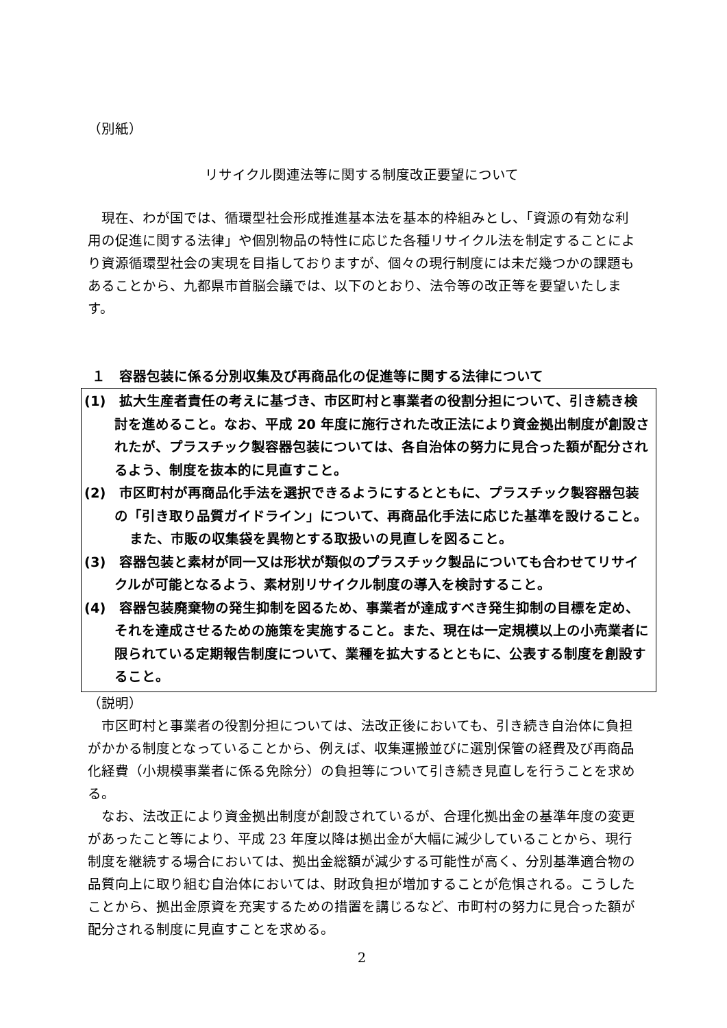（別紙）
リサイクル関連法等に関する制度改正要望について
現在、わが国では、循環型社会形成推進基本法を基本的枠組みとし、「資源の有効な利用の促進に関する法律」や個別物品の特性に応じた各種リサイクル法を制定することにより資源循環型社会の実現を目指しておりますが、個々の現行制度には未だ幾つかの課題もあることから、九都県市首脳会議では、以下のとおり、法令等の改正等を要望いたします。
１　容器包装に係る分別収集及び再商品化の促進等に関する法律について
(1)　拡大生産者責任の考えに基づき、市区町村と事業者の役割分担について、引き続き検討を進めること。なお、平成 20 年度に施行された改正法により資金拠出制度が創設されたが、プラスチック製容器包装については、各自治体の努力に見合った額が配分されるよう、制度を抜本的に見直すこと。
(2)　市区町村が再商品化手法を選択できるようにするとともに、プラスチック製容器包装の「引き取り品質ガイドライン」について、再商品化手法に応じた基準を設けること。
また、市販の収集袋を異物とする取扱いの見直しを図ること。
(3)　容器包装と素材が同一又は形状が類似のプラスチック製品についても合わせてリサイクルが可能となるよう、素材別リサイクル制度の導入を検討すること。
(4)　容器包装廃棄物の発生抑制を図るため、事業者が達成すべき発生抑制の目標を定め、それを達成させるための施策を実施すること。また、現在は一定規模以上の小売業者に限られている定期報告制度について、業種を拡大するとともに、公表する制度を創設すること。
（説明）
市区町村と事業者の役割分担については、法改正後においても、引き続き自治体に負担がかかる制度となっていることから、例えば、収集運搬並びに選別保管の経費及び再商品化経費（小規模事業者に係る免除分）の負担等について引き続き見直しを行うことを求める。
なお、法改正により資金拠出制度が創設されているが、合理化拠出金の基準年度の変更があったこと等により、平成 23 年度以降は拠出金が大幅に減少していることから、現行制度を継続する場合においては、拠出金総額が減少する可能性が高く、分別基準適合物の品質向上に取り組む自治体においては、財政負担が増加することが危惧される。こうしたことから、拠出金原資を充実するための措置を講じるなど、市町村の努力に見合った額が配分される制度に見直すことを求める。
2